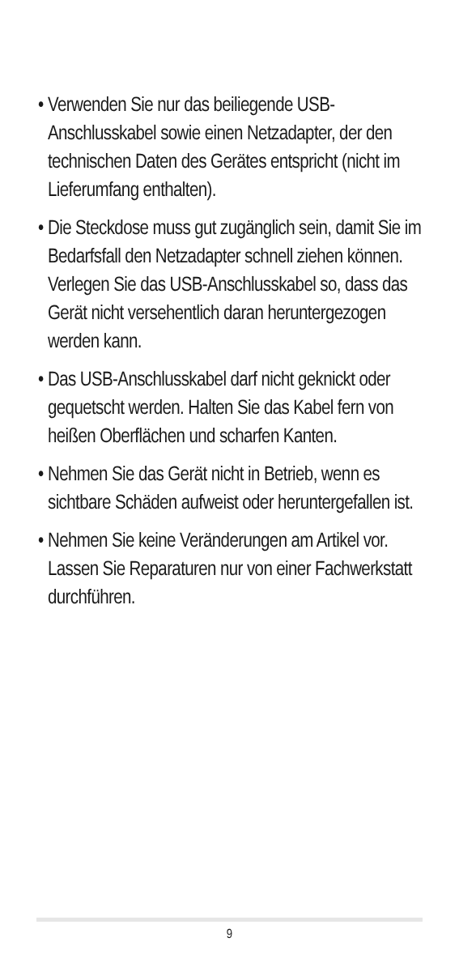• Verwenden Sie nur das beiliegende USB-Anschlusskabel sowie einen Netz­adapter, der den technischen Daten des Gerätes entspricht (nicht im Lieferum­fang enthalten).
• Die Steckdose muss gut zugänglich sein, damit Sie im Bedarfsfall den Netzadapter schnell ziehen können. Verlegen Sie das USB-Anschlusskabel so, dass das Gerät nicht versehentlich daran heruntergezogen werden kann.
• Das USB-Anschlusskabel darf nicht geknickt oder gequetscht werden. Halten Sie das Kabel fern von heißen Oberflächen und scharfen Kanten.
• Nehmen Sie das Gerät nicht in Betrieb, wenn es sichtbare Schäden aufweist oder heruntergefallen ist.
• Nehmen Sie keine Veränderungen am Artikel vor. Lassen Sie Reparaturen nur von einer Fachwerkstatt durchführen.
9